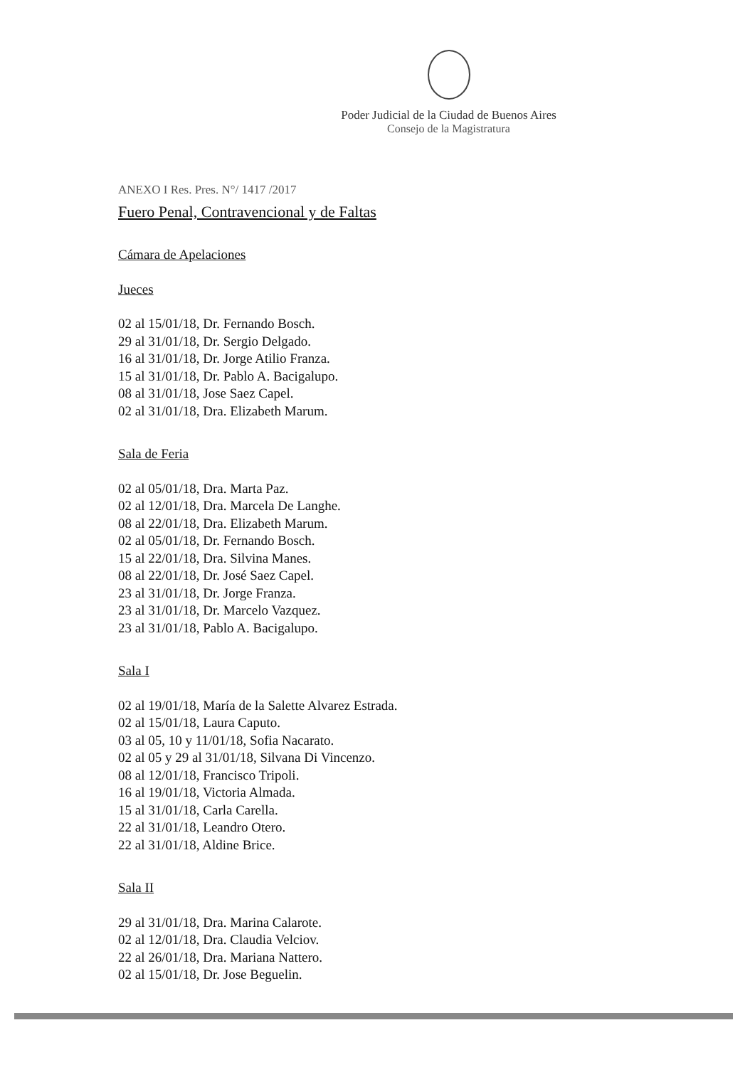Poder Judicial de la Ciudad de Buenos Aires
Consejo de la Magistratura
ANEXO I Res. Pres. N°/ 1417 /2017
Fuero Penal, Contravencional y de Faltas
Cámara de Apelaciones
Jueces
02 al 15/01/18, Dr. Fernando Bosch.
29 al 31/01/18, Dr. Sergio Delgado.
16 al 31/01/18, Dr. Jorge Atilio Franza.
15 al 31/01/18, Dr. Pablo A. Bacigalupo.
08 al 31/01/18, Jose Saez Capel.
02 al 31/01/18, Dra. Elizabeth Marum.
Sala de Feria
02 al 05/01/18, Dra. Marta Paz.
02 al 12/01/18, Dra. Marcela De Langhe.
08 al 22/01/18, Dra. Elizabeth Marum.
02 al 05/01/18, Dr. Fernando Bosch.
15 al 22/01/18, Dra. Silvina Manes.
08 al 22/01/18, Dr. José Saez Capel.
23 al 31/01/18, Dr. Jorge Franza.
23 al 31/01/18, Dr. Marcelo Vazquez.
23 al 31/01/18, Pablo A. Bacigalupo.
Sala I
02 al 19/01/18, María de la Salette Alvarez Estrada.
02 al 15/01/18, Laura Caputo.
03 al 05, 10 y 11/01/18, Sofia Nacarato.
02 al 05 y 29 al 31/01/18, Silvana Di Vincenzo.
08 al 12/01/18, Francisco Tripoli.
16 al 19/01/18, Victoria Almada.
15 al 31/01/18, Carla Carella.
22 al 31/01/18, Leandro Otero.
22 al 31/01/18, Aldine Brice.
Sala II
29 al 31/01/18, Dra. Marina Calarote.
02 al 12/01/18, Dra. Claudia Velciov.
22 al 26/01/18, Dra. Mariana Nattero.
02 al 15/01/18, Dr. Jose Beguelin.